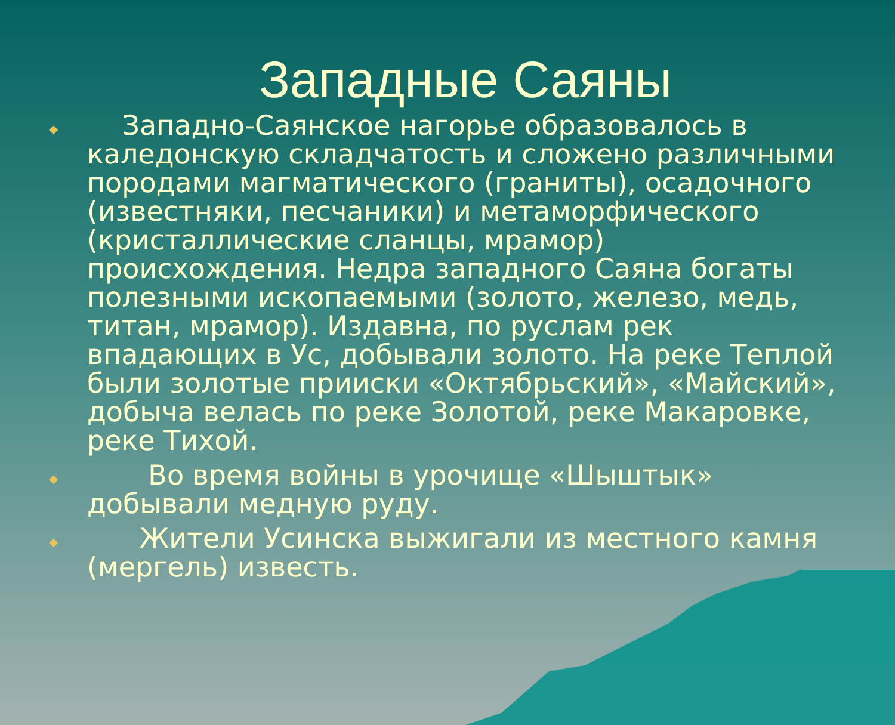Западные Саяны
◆ Западно-Саянское нагорье образовалось в каледонскую складчатость и сложено различными породами магматического (граниты), осадочного (известняки, песчаники) и метаморфического (кристаллические сланцы, мрамор) происхождения. Недра западного Саяна богаты полезными ископаемыми (золото, железо, медь, титан, мрамор). Издавна, по руслам рек впадающих в Ус, добывали золото. На реке Теплой были золотые прииски «Октябрьский», «Майский», добыча велась по реке Золотой, реке Макаровке, реке Тихой.
◆ Во время войны в урочище «Шыштык» добывали медную руду.
◆ Жители Усинска выжигали из местного камня (мергель) известь.